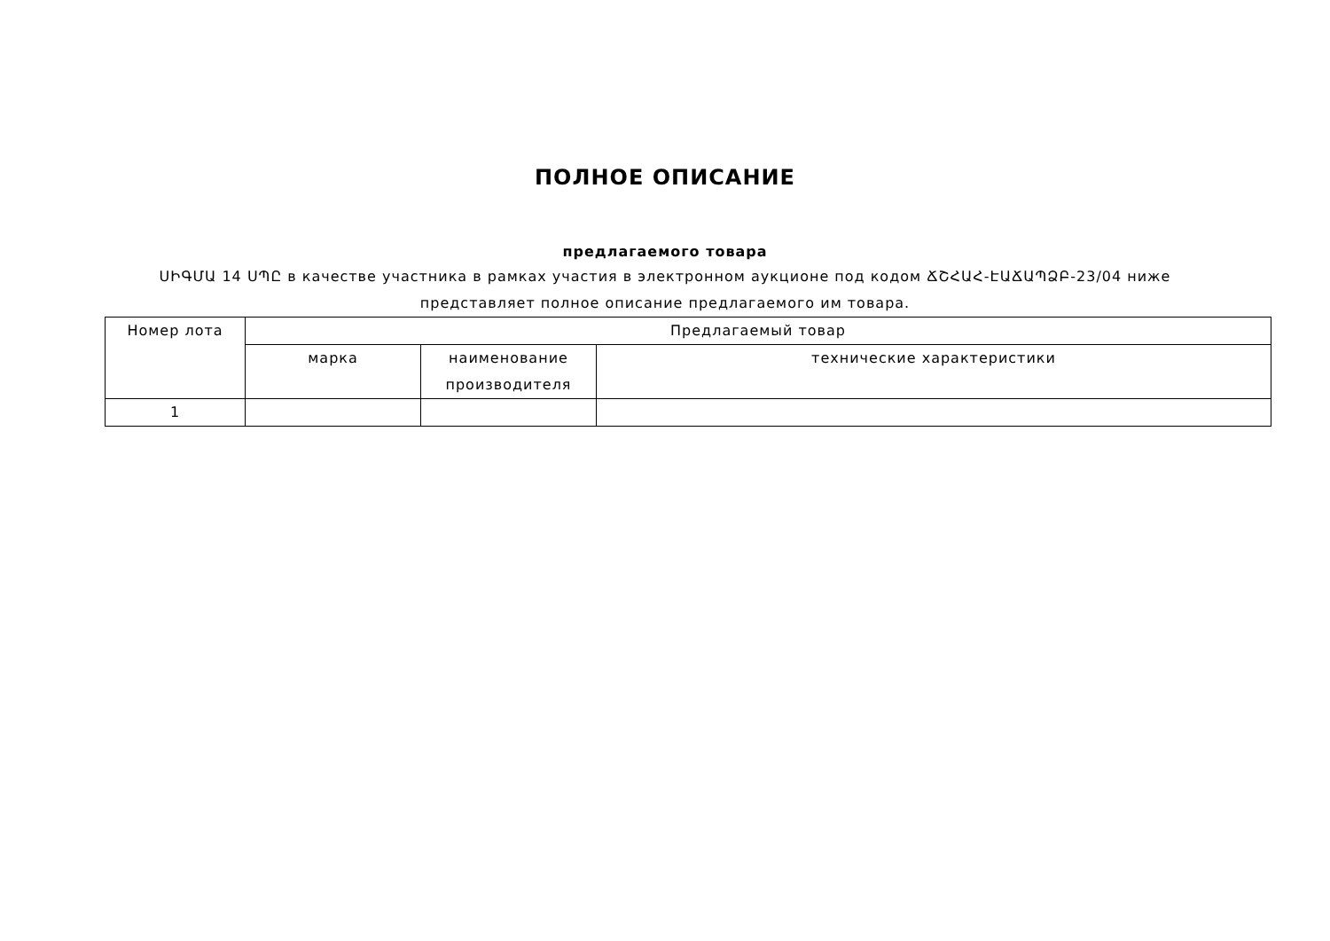ПОЛНОЕ ОПИСАНИЕ
предлагаемого товара
ՍԻԳՄԱ 14 ՍՊԸ в качестве участника в рамках участия в электронном аукционе под кодом ՃՇՀԱՀ-ԷԱՃԱՊՁԲ-23/04 ниже представляет полное описание предлагаемого им товара.
| Номер лота | Предлагаемый товар | | |
| --- | --- | --- | --- |
| | марка | наименование производителя | технические характеристики |
| 1 | | | |